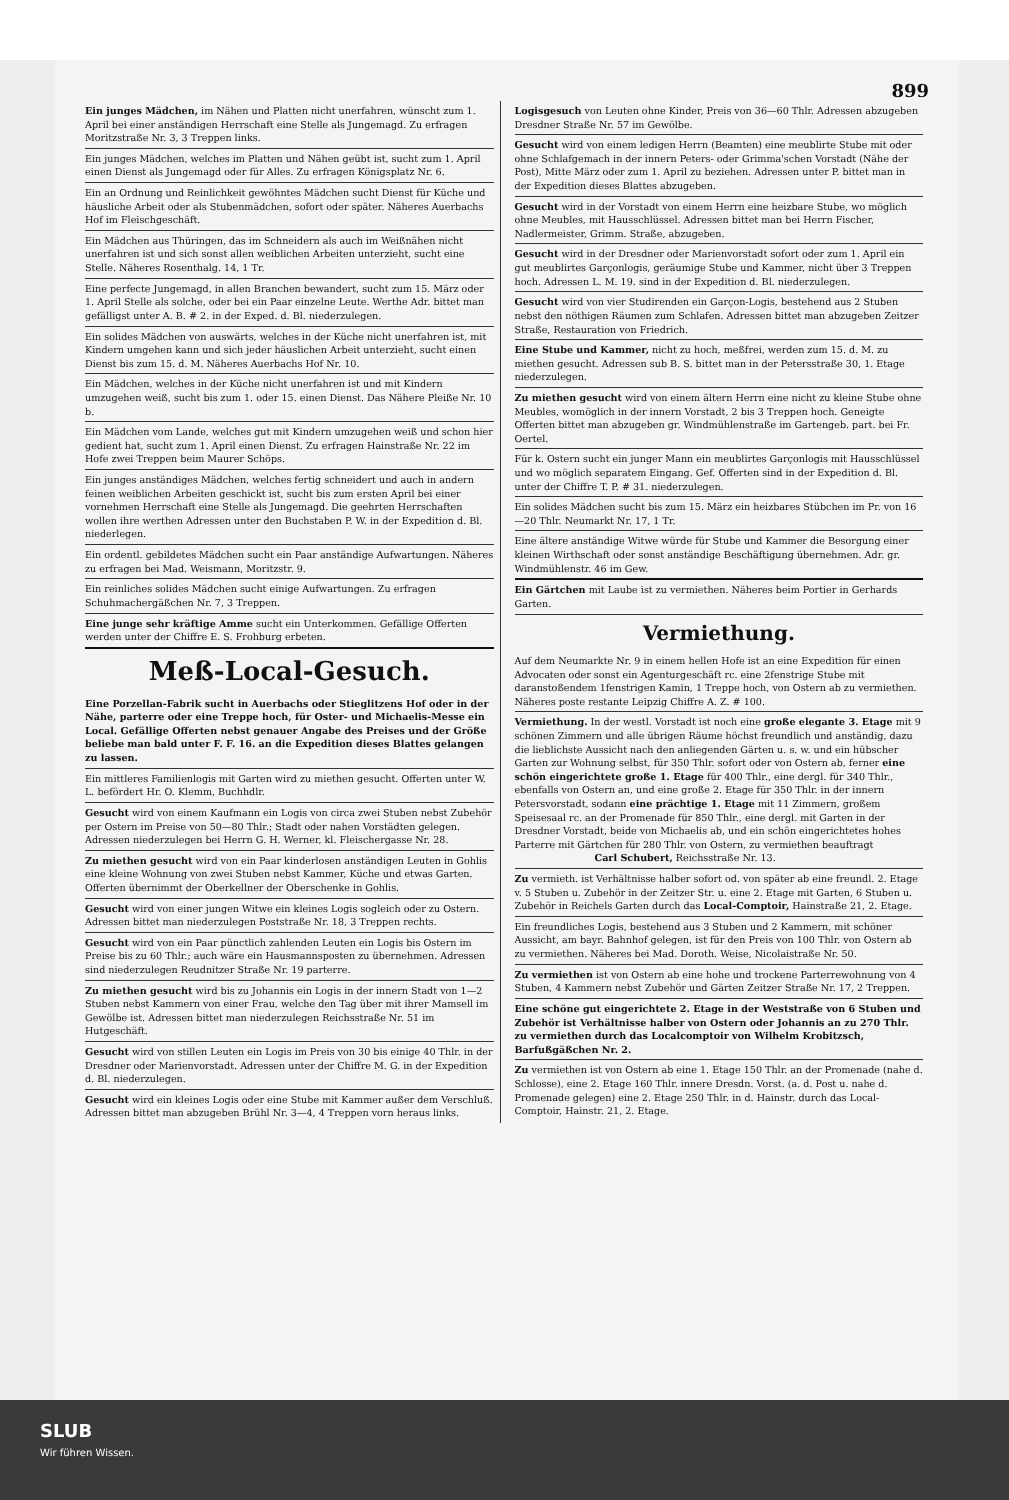899
Ein junges Mädchen, im Nähen und Platten nicht unerfahren, wünscht zum 1. April bei einer anständigen Herrschaft eine Stelle als Jungemagd. Zu erfragen Moritzstraße Nr. 3, 3 Treppen links.
Ein junges Mädchen, welches im Platten und Nähen geübt ist, sucht zum 1. April einen Dienst als Jungemagd oder für Alles. Zu erfragen Königsplatz Nr. 6.
Ein an Ordnung und Reinlichkeit gewöhntes Mädchen sucht Dienst für Küche und häusliche Arbeit oder als Stubenmädchen, sofort oder später. Näheres Auerbachs Hof im Fleischgeschäft.
Ein Mädchen aus Thüringen, das im Schneidern als auch im Weißnähen nicht unerfahren ist und sich sonst allen weiblichen Arbeiten unterzieht, sucht eine Stelle. Näheres Rosenthalg. 14, 1 Tr.
Eine perfecte Jungemagd, in allen Branchen bewandert, sucht zum 15. März oder 1. April Stelle als solche, oder bei ein Paar einzelne Leute. Werthe Adr. bittet man gefälligst unter A. B. # 2. in der Exped. d. Bl. niederzulegen.
Ein solides Mädchen von auswärts, welches in der Küche nicht unerfahren ist, mit Kindern umgehen kann und sich jeder häuslichen Arbeit unterzieht, sucht einen Dienst bis zum 15. d. M. Näheres Auerbachs Hof Nr. 10.
Ein Mädchen, welches in der Küche nicht unerfahren ist und mit Kindern umzugehen weiß, sucht bis zum 1. oder 15. einen Dienst. Das Nähere Pleiße Nr. 10 b.
Ein Mädchen vom Lande, welches gut mit Kindern umzugehen weiß und schon hier gedient hat, sucht zum 1. April einen Dienst. Zu erfragen Hainstraße Nr. 22 im Hofe zwei Treppen beim Maurer Schöps.
Ein junges anständiges Mädchen, welches fertig schneidert und auch in andern feinen weiblichen Arbeiten geschickt ist, sucht bis zum ersten April bei einer vornehmen Herrschaft eine Stelle als Jungemagd. Die geehrten Herrschaften wollen ihre werthen Adressen unter den Buchstaben P. W. in der Expedition d. Bl. niederlegen.
Ein ordentl. gebildetes Mädchen sucht ein Paar anständige Aufwartungen. Näheres zu erfragen bei Mad. Weismann, Moritzstr. 9.
Ein reinliches solides Mädchen sucht einige Aufwartungen. Zu erfragen Schuhmachergäßchen Nr. 7, 3 Treppen.
Eine junge sehr kräftige Amme sucht ein Unterkommen. Gefällige Offerten werden unter der Chiffre E. S. Frohburg erbeten.
Meß-Local-Gesuch.
Eine Porzellan-Fabrik sucht in Auerbachs oder Stieglitzens Hof oder in der Nähe, parterre oder eine Treppe hoch, für Oster- und Michaelis-Messe ein Local. Gefällige Offerten nebst genauer Angabe des Preises und der Größe beliebe man bald unter F. F. 16. an die Expedition dieses Blattes gelangen zu lassen.
Ein mittleres Familienlogis mit Garten wird zu miethen gesucht. Offerten unter W. L. befördert Hr. O. Klemm, Buchhdlr.
Gesucht wird von einem Kaufmann ein Logis von circa zwei Stuben nebst Zubehör per Ostern im Preise von 50—80 Thlr.; Stadt oder nahen Vorstädten gelegen. Adressen niederzulegen bei Herrn G. H. Werner, kl. Fleischergasse Nr. 28.
Zu miethen gesucht wird von ein Paar kinderlosen anständigen Leuten in Gohlis eine kleine Wohnung von zwei Stuben nebst Kammer, Küche und etwas Garten. Offerten übernimmt der Oberkellner der Oberschenke in Gohlis.
Gesucht wird von einer jungen Witwe ein kleines Logis sogleich oder zu Ostern. Adressen bittet man niederzulegen Poststraße Nr. 18, 3 Treppen rechts.
Gesucht wird von ein Paar pünctlich zahlenden Leuten ein Logis bis Ostern im Preise bis zu 60 Thlr.; auch wäre ein Hausmannsposten zu übernehmen. Adressen sind niederzulegen Reudnitzer Straße Nr. 19 parterre.
Zu miethen gesucht wird bis zu Johannis ein Logis in der innern Stadt von 1—2 Stuben nebst Kammern von einer Frau, welche den Tag über mit ihrer Mamsell im Gewölbe ist. Adressen bittet man niederzulegen Reichsstraße Nr. 51 im Hutgeschäft.
Gesucht wird von stillen Leuten ein Logis im Preis von 30 bis einige 40 Thlr. in der Dresdner oder Marienvorstadt. Adressen unter der Chiffre M. G. in der Expedition d. Bl. niederzulegen.
Gesucht wird ein kleines Logis oder eine Stube mit Kammer außer dem Verschluß. Adressen bittet man abzugeben Brühl Nr. 3—4, 4 Treppen vorn heraus links.
Logisgesuch von Leuten ohne Kinder, Preis von 36—60 Thlr. Adressen abzugeben Dresdner Straße Nr. 57 im Gewölbe.
Gesucht wird von einem ledigen Herrn (Beamten) eine meublirte Stube mit oder ohne Schlafgemach in der innern Peters- oder Grimma'schen Vorstadt (Nähe der Post), Mitte März oder zum 1. April zu beziehen. Adressen unter P. bittet man in der Expedition dieses Blattes abzugeben.
Gesucht wird in der Vorstadt von einem Herrn eine heizbare Stube, wo möglich ohne Meubles, mit Hausschlüssel. Adressen bittet man bei Herrn Fischer, Nadlermeister, Grimm. Straße, abzugeben.
Gesucht wird in der Dresdner oder Marienvorstadt sofort oder zum 1. April ein gut meublirtes Garçonlogis, geräumige Stube und Kammer, nicht über 3 Treppen hoch. Adressen L. M. 19. sind in der Expedition d. Bl. niederzulegen.
Gesucht wird von vier Studirenden ein Garçon-Logis, bestehend aus 2 Stuben nebst den nöthigen Räumen zum Schlafen. Adressen bittet man abzugeben Zeitzer Straße, Restauration von Friedrich.
Eine Stube und Kammer, nicht zu hoch, meßfrei, werden zum 15. d. M. zu miethen gesucht. Adressen sub B. S. bittet man in der Petersstraße 30, 1. Etage niederzulegen.
Zu miethen gesucht wird von einem ältern Herrn eine nicht zu kleine Stube ohne Meubles, womöglich in der innern Vorstadt, 2 bis 3 Treppen hoch. Geneigte Offerten bittet man abzugeben gr. Windmühlenstraße im Gartengeb. part. bei Fr. Oertel.
Für k. Ostern sucht ein junger Mann ein meublirtes Garçonlogis mit Hausschlüssel und wo möglich separatem Eingang. Gef. Offerten sind in der Expedition d. Bl. unter der Chiffre T. P. # 31. niederzulegen.
Ein solides Mädchen sucht bis zum 15. März ein heizbares Stübchen im Pr. von 16—20 Thlr. Neumarkt Nr. 17, 1 Tr.
Eine ältere anständige Witwe würde für Stube und Kammer die Besorgung einer kleinen Wirthschaft oder sonst anständige Beschäftigung übernehmen. Adr. gr. Windmühlenstr. 46 im Gew.
Ein Gärtchen mit Laube ist zu vermiethen. Näheres beim Portier in Gerhards Garten.
Vermiethung.
Auf dem Neumarkte Nr. 9 in einem hellen Hofe ist an eine Expedition für einen Advocaten oder sonst ein Agenturgeschäft rc. eine 2fenstrige Stube mit daranstoßendem 1fenstrigen Kamin, 1 Treppe hoch, von Ostern ab zu vermiethen. Näheres poste restante Leipzig Chiffre A. Z. # 100.
Vermiethung. In der westl. Vorstadt ist noch eine große elegante 3. Etage mit 9 schönen Zimmern und alle übrigen Räume höchst freundlich und anständig, dazu die lieblichste Aussicht nach den anliegenden Gärten u. s. w. und ein hübscher Garten zur Wohnung selbst, für 350 Thlr. sofort oder von Ostern ab, ferner eine schön eingerichtete große 1. Etage für 400 Thlr., eine dergl. für 340 Thlr., ebenfalls von Ostern an, und eine große 2. Etage für 350 Thlr. in der innern Petersvorstadt, sodann eine prächtige 1. Etage mit 11 Zimmern, großem Speisesaal rc. an der Promenade für 850 Thlr., eine dergl. mit Garten in der Dresdner Vorstadt, beide von Michaelis ab, und ein schön eingerichtetes hohes Parterre mit Gärtchen für 280 Thlr. von Ostern, zu vermiethen beauftragt
Carl Schubert, Reichsstraße Nr. 13.
Zu vermieth. ist Verhältnisse halber sofort od. von später ab eine freundl. 2. Etage v. 5 Stuben u. Zubehör in der Zeitzer Str. u. eine 2. Etage mit Garten, 6 Stuben u. Zubehör in Reichels Garten durch das Local-Comptoir, Hainstraße 21, 2. Etage.
Ein freundliches Logis, bestehend aus 3 Stuben und 2 Kammern, mit schöner Aussicht, am bayr. Bahnhof gelegen, ist für den Preis von 100 Thlr. von Ostern ab zu vermiethen. Näheres bei Mad. Doroth. Weise, Nicolaistraße Nr. 50.
Zu vermiethen ist von Ostern ab eine hohe und trockene Parterrewohnung von 4 Stuben, 4 Kammern nebst Zubehör und Gärten Zeitzer Straße Nr. 17, 2 Treppen.
Eine schöne gut eingerichtete 2. Etage in der Weststraße von 6 Stuben und Zubehör ist Verhältnisse halber von Ostern oder Johannis an zu 270 Thlr. zu vermiethen durch das Localcomptoir von Wilhelm Krobitzsch, Barfußgäßchen Nr. 2.
Zu vermiethen ist von Ostern ab eine 1. Etage 150 Thlr. an der Promenade (nahe d. Schlosse), eine 2. Etage 160 Thlr. innere Dresdn. Vorst. (a. d. Post u. nahe d. Promenade gelegen) eine 2. Etage 250 Thlr. in d. Hainstr. durch das Local-Comptoir, Hainstr. 21, 2. Etage.
SLUB
Wir führen Wissen.